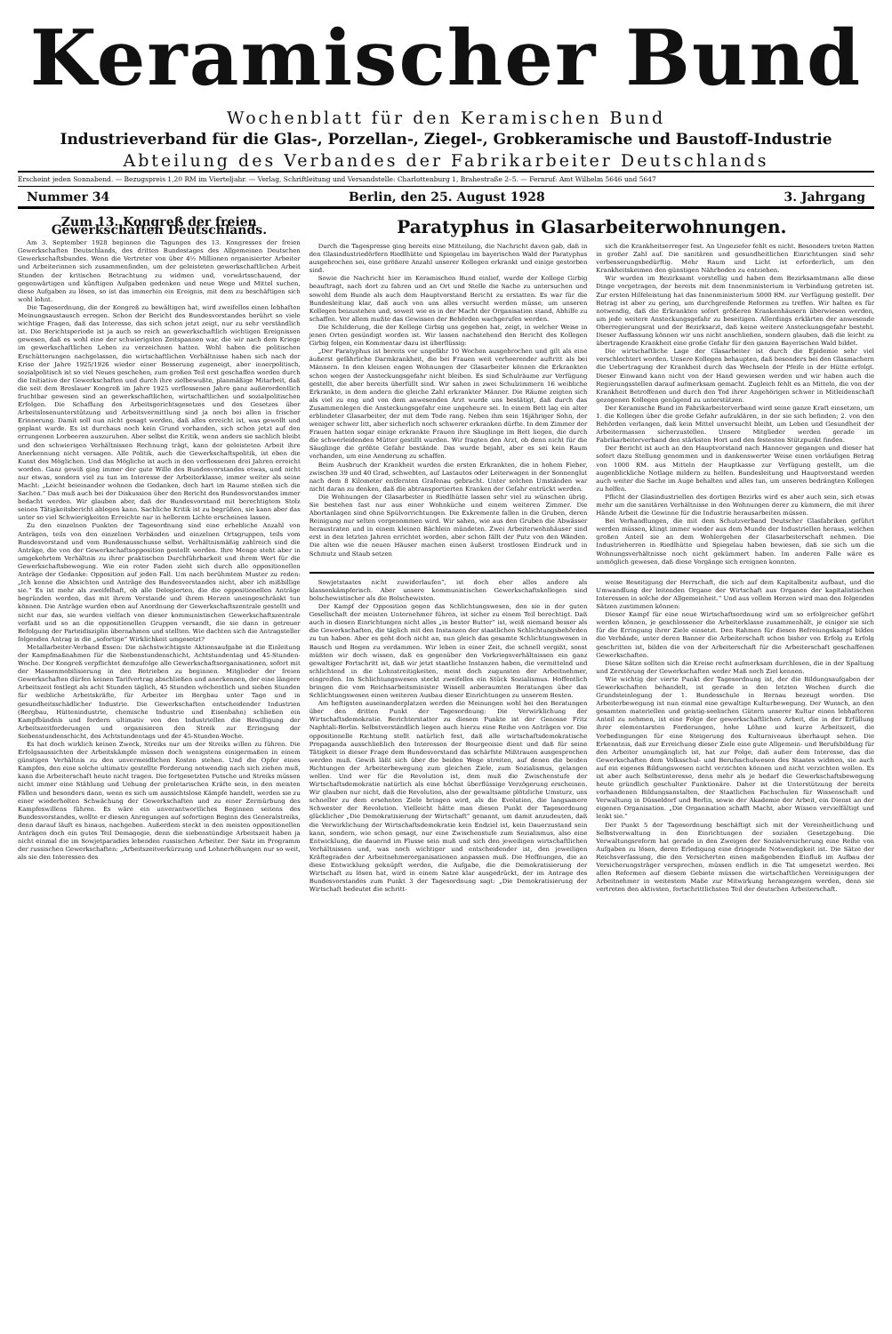Keramischer Bund
Wochenblatt für den Keramischen Bund
Industrieverband für die Glas-, Porzellan-, Ziegel-, Grobkeramische und Baustoff-Industrie
Abteilung des Verbandes der Fabrikarbeiter Deutschlands
Erscheint jeden Sonnabend. — Bezugspreis 1,20 RM im Vierteljahr. — Verlag, Schriftleitung und Versandstelle: Charlottenburg 1, Brahestraße 2–5. — Fernruf: Amt Wilhelm 5646 und 5647
Nummer 34 Berlin, den 25. August 1928 3. Jahrgang
Zum 13. Kongreß der freien Gewerkschaften Deutschlands.
Am 3. September 1928 beginnen die Tagungen des 13. Kongresses der freien Gewerkschaften Deutschlands, des dritten Bundestages des Allgemeinen Deutschen Gewerkschaftsbundes. Wenn die Vertreter von über 4½ Millionen organisierter Arbeiter und Arbeiterinnen sich zusammenfinden, um der geleisteten gewerkschaftlichen Arbeit Stunden der kritischen Betrachtung zu widmen und, vorwärtsschauend, der gegenwärtigen und künftigen Aufgaben gedenken und neue Wege und Mittel suchen, diese Aufgaben zu lösen, so ist das immerhin ein Ereignis, mit dem zu beschäftigen sich wohl lohnt.
Die Tagesordnung, die der Kongreß zu bewältigen hat, wird zweifellos einen lebhaften Meinungsaustausch erregen. Schon der Bericht des Bundesvorstandes berührt so viele wichtige Fragen, daß das Interesse, das sich schon jetzt zeigt, nur zu sehr verständlich ist. Die Berichtsperiode ist ja auch so reich an gewerkschaftlich wichtigen Ereignissen gewesen, daß es wohl eine der schwierigsten Zeitspannen war, die wir nach dem Kriege im gewerkschaftlichen Leben zu verzeichnen hatten. Wohl haben die politischen Erschütterungen nachgelassen, die wirtschaftlichen Verhältnisse haben sich nach der Krise der Jahre 1925/1926 wieder einer Besserung zugeneigt, aber innerpolitisch, sozialpolitisch ist so viel Neues geschehen, zum großen Teil erst geschaffen worden durch die Initiative der Gewerkschaften und durch ihre zielbewußte, planmäßige Mitarbeit, daß die seit dem Breslauer Kongreß im Jahre 1925 verflossenen Jahre ganz außerordentlich fruchtbar gewesen sind an gewerkschaftlichen, wirtschaftlichen und sozialpolitischen Erfolgen. Die Schaffung des Arbeitsgerichtsgesetzes und des Gesetzes über Arbeitslosenunterstützung und Arbeitsvermittlung sind ja noch bei allen in frischer Erinnerung. Damit soll nun nicht gesagt werden, daß alles erreicht ist, was gewollt und geplant wurde. Es ist durchaus noch kein Grund vorhanden, sich schon jetzt auf den errungenen Lorbeeren auszuruhen. Aber selbst die Kritik, wenn anders sie sachlich bleibt und den schwierigen Verhältnissen Rechnung trägt, kann der geleisteten Arbeit ihre Anerkennung nicht versagen. Alle Politik, auch die Gewerkschaftspolitik, ist eben die Kunst des Möglichen. Und das Mögliche ist auch in den verflossenen drei Jahren erreicht worden. Ganz gewiß ging immer der gute Wille des Bundesvorstandes etwas, und nicht nur etwas, sondern viel zu tun im Interesse der Arbeiterklasse, immer weiter als seine Macht: „Leicht beieinander wohnen die Gedanken, doch hart im Raume stoßen sich die Sachen.“ Das muß auch bei der Diskussion über den Bericht des Bundesvorstandes immer bedacht werden. Wir glauben aber, daß der Bundesvorstand mit berechtigtem Stolz seinen Tätigkeitsbericht ablegen kann. Sachliche Kritik ist zu begrüßen, sie kann aber das unter so viel Schwierigkeiten Erreichte nur in hellerem Lichte erscheinen lassen.
Zu den einzelnen Punkten der Tagesordnung sind eine erhebliche Anzahl von Anträgen, teils von den einzelnen Verbänden und einzelnen Ortsgruppen, teils vom Bundesvorstand und vom Bundesausschusse selbst. Verhältnismäßig zahlreich sind die Anträge, die von der Gewerkschaftsopposition gestellt werden. Ihre Menge steht aber in umgekehrtem Verhältnis zu ihrer praktischen Durchführbarkeit und ihrem Wert für die Gewerkschaftsbewegung. Wie ein roter Faden zieht sich durch alle oppositionellen Anträge der Gedanke: Opposition auf jeden Fall. Um nach berühmtem Muster zu reden: „Ich kenne die Absichten und Anträge des Bundesvorstandes nicht, aber ich mißbillige sie.“ Es ist mehr als zweifelhaft, ob alle Delegierten, die die oppositionellen Anträge begründen werden, das mit ihrem Verstande und ihrem Herzen uneingeschränkt tun können. Die Anträge wurden eben auf Anordnung der Gewerkschaftszentrale gestellt und nicht nur das, sie wurden vielfach von dieser kommunistischen Gewerkschaftszentrale verfaßt und so an die oppositionellen Gruppen versandt, die sie dann in getreuer Befolgung der Parteidisziplin übernahmen und stellten. Wie dachten sich die Antragsteller folgenden Antrag in die „sofortige“ Wirklichkeit umgesetzt?
Metallarbeiter-Verband Essen: Die nächstwichtigste Aktionsaufgabe ist die Einleitung der Kampfmaßnahmen für die Siebenstundenschicht, Achtstundentag und 45-Stunden-Woche. Der Kongreß verpflichtet demzufolge alle Gewerkschaftsorganisationen, sofort mit der Massenmobilisierung in den Betrieben zu beginnen. Mitglieder der freien Gewerkschaften dürfen keinen Tarifvertrag abschließen und anerkennen, der eine längere Arbeitszeit festlegt als acht Stunden täglich, 45 Stunden wöchentlich und sieben Stunden für weibliche Arbeitskräfte, für Arbeiter im Bergbau unter Tage und in gesundheitsschädlicher Industrie. Die Gewerkschaften entscheidender Industrien (Bergbau, Hüttenindustrie, chemische Industrie und Eisenbahn) schließen ein Kampfbündnis und fordern ultimativ von den Industriellen die Bewilligung der Arbeitszeitforderungen und organisieren den Streik zur Erringung der Siebenstundenschicht, des Achtstundentags und der 45-Stunden-Woche.
Es hat doch wirklich keinen Zweck, Streiks nur um der Streiks willen zu führen. Die Erfolgsaussichten der Arbeitskämpfe müssen doch wenigstens einigermaßen in einem günstigen Verhältnis zu den unvermeidlichen Kosten stehen. Und die Opfer eines Kampfes, den eine solche ultimativ gestellte Forderung notwendig nach sich ziehen muß, kann die Arbeiterschaft heute nicht tragen. Die fortgesetzten Putsche und Streiks müssen nicht immer eine Stählung und Uebung der proletarischen Kräfte sein, in den meisten Fällen und besonders dann, wenn es sich um aussichtslose Kämpfe handelt, werden sie zu einer wiederholten Schwächung der Gewerkschaften und zu einer Zermürbung des Kampfeswillens führen. Es wäre ein unverantwortliches Beginnen seitens des Bundesvorstandes, wollte er diesen Anregungen auf sofortigen Beginn des Generalstreiks, denn darauf läuft es hinaus, nachgeben. Außerdem steckt in den meisten oppositionellen Anträgen doch ein gutes Teil Demagogie, denn die siebenstündige Arbeitszeit haben ja nicht einmal die im Sowjetparadies lebenden russischen Arbeiter. Der Satz im Programm der russischen Gewerkschaften: „Arbeitszeitverkürzung und Lohnerhöhungen nur so weit, als sie den Interessen des
Paratyphus in Glasarbeiterwohnungen.
Durch die Tagespresse ging bereits eine Mitteilung, die Nachricht davon gab, daß in den Glasindustriedörfern Riedlhütte und Spiegelau im bayerischen Wald der Paratyphus ausgebrochen sei, eine größere Anzahl unserer Kollegen erkrankt und einige gestorben sind.
Sowie die Nachricht hier im Keramischen Bund einlief, wurde der Kollege Girbig beauftragt, nach dort zu fahren und an Ort und Stelle die Sache zu untersuchen und sowohl dem Bunde als auch dem Hauptvorstand Bericht zu erstatten. Es war für die Bundesleitung klar, daß auch von uns alles versucht werden müsse, um unseren Kollegen beizustehen und, soweit wie es in der Macht der Organisation stand, Abhilfe zu schaffen. Vor allem mußte das Gewissen der Behörden wachgerufen werden.
Die Schilderung, die der Kollege Girbig uns gegeben hat, zeigt, in welcher Weise in jenen Orten gesündigt worden ist. Wir lassen nachstehend den Bericht des Kollegen Girbig folgen, ein Kommentar dazu ist überflüssig:
„Der Paratyphus ist bereits vor ungefähr 10 Wochen ausgebrochen und gilt als eine äußerst gefährliche Darmkrankheit, die bei Frauen weit verheerender auftritt als bei Männern. In den kleinen engen Wohnungen der Glasarbeiter können die Erkrankten schon wegen der Ansteckungsgefahr nicht bleiben. Es sind Schulräume zur Verfügung gestellt, die aber bereits überfüllt sind. Wir sahen in zwei Schulzimmern 16 weibliche Erkrankte, in dem andern die gleiche Zahl erkrankter Männer. Die Räume zeigten sich als viel zu eng und von dem anwesenden Arzt wurde uns bestätigt, daß durch das Zusammenlegen die Ansteckungsgefahr eine ungeheure sei. In einem Bett lag ein alter erblindeter Glasarbeiter, der mit dem Tode rang. Neben ihm sein 16jähriger Sohn, der weniger schwer litt, aber sicherlich noch schwerer erkranken dürfte. In dem Zimmer der Frauen hatten sogar einige erkrankte Frauen ihre Säuglinge im Bett liegen, die durch die schwerleidenden Mütter gestillt wurden. Wir fragten den Arzt, ob denn nicht für die Säuglinge die größte Gefahr bestände. Das wurde bejaht, aber es sei kein Raum vorhanden, um eine Aenderung zu schaffen.
Beim Ausbruch der Krankheit wurden die ersten Erkrankten, die in hohem Fieber, zwischen 39 und 40 Grad, schwebten, auf Lastautos oder Leiterwagen in der Sonnenglut nach dem 8 Kilometer entfernten Grafenau gebracht. Unter solchen Umständen war nicht daran zu denken, daß die abtransportierten Kranken der Gefahr entrückt werden.
Die Wohnungen der Glasarbeiter in Riedlhütte lassen sehr viel zu wünschen übrig. Sie bestehen fast nur aus einer Wohnküche und einem weiteren Zimmer. Die Abortanlagen sind ohne Spülvorrichtungen. Die Exkremente fallen in die Gruben, deren Reinigung nur selten vorgenommen wird. Wir sahen, wie aus den Gruben die Abwässer heraustraten und in einem kleinen Bächlein mündeten. Zwei Arbeiterwohnhäuser sind erst in den letzten Jahren errichtet worden, aber schon fällt der Putz von den Wänden. Die alten wie die neuen Häuser machen einen äußerst trostlosen Eindruck und in Schmutz und Staub setzen
sich die Krankheitserreger fest. An Ungeziefer fehlt es nicht. Besonders treten Ratten in großer Zahl auf. Die sanitären und gesundheitlichen Einrichtungen sind sehr verbesserungsbedürftig. Mehr Raum und Licht ist erforderlich, um den Krankheitskeimen den günstigen Nährboden zu entziehen.
Wir wurden im Bezirksamt vorstellig und haben dem Bezirksamtmann alle diese Dinge vorgetragen, der bereits mit dem Innenministerium in Verbindung getreten ist. Zur ersten Hilfeleistung hat das Innenministerium 5000 RM. zur Verfügung gestellt. Der Betrag ist aber zu gering, um durchgreifende Reformen zu treffen. Wir halten es für notwendig, daß die Erkrankten sofort größeren Krankenhäusern überwiesen werden, um jede weitere Ansteckungsgefahr zu beseitigen. Allerdings erklärten der anwesende Oberregierungsrat und der Bezirksarzt, daß keine weitere Ansteckungsgefahr besteht. Dieser Auffassung können wir uns nicht anschließen, sondern glauben, daß die leicht zu übertragende Krankheit eine große Gefahr für den ganzen Bayerischen Wald bildet.
Die wirtschaftliche Lage der Glasarbeiter ist durch die Epidemie sehr viel verschlechtert worden. Unsere Kollegen behaupten, daß besonders bei den Glasmachern die Uebertragung der Krankheit durch das Wechseln der Pfeife in der Hütte erfolgt. Dieser Einwand kann nicht von der Hand gewiesen werden und wir haben auch die Regierungsstellen darauf aufmerksam gemacht. Zugleich fehlt es an Mitteln, die von der Krankheit Betroffenen und durch den Tod ihrer Angehörigen schwer in Mitleidenschaft gezogenen Kollegen genügend zu unterstützen.
Der Keramische Bund im Fabrikarbeiterverband wird seine ganze Kraft einsetzen, um 1. die Kollegen über die große Gefahr aufzuklären, in der sie sich befinden; 2. von den Behörden verlangen, daß kein Mittel unversucht bleibt, um Leben und Gesundheit der Arbeitermassen sicherzustellen. Unsere Mitglieder werden gerade im Fabrikarbeiterverband den stärksten Hort und den festesten Stützpunkt finden.
Der Bericht ist auch an den Hauptvorstand nach Hannover gegangen und dieser hat sofort dazu Stellung genommen und in dankenswerter Weise einen vorläufigen Betrag von 1000 RM. aus Mitteln der Hauptkasse zur Verfügung gestellt, um die augenblickliche Notlage mildern zu helfen. Bundesleitung und Hauptvorstand werden auch weiter die Sache im Auge behalten und alles tun, um unseren bedrängten Kollegen zu helfen.
Pflicht der Glasindustriellen des dortigen Bezirks wird es aber auch sein, sich etwas mehr um die sanitären Verhältnisse in den Wohnungen derer zu kümmern, die mit ihrer Hände Arbeit die Gewinne für die Industrie herausarbeiten müssen.
Bei Verhandlungen, die mit dem Schutzverband Deutscher Glasfabriken geführt werden müssen, klingt immer wieder aus dem Munde der Industriellen heraus, welchen großen Anteil sie an dem Wohlergehen der Glasarbeiterschaft nehmen. Die Industrieherren in Riedlhütte und Spiegelau haben bewiesen, daß sie sich um die Wohnungsverhältnisse noch nicht gekümmert haben. Im anderen Falle wäre es unmöglich gewesen, daß diese Vorgänge sich ereignen konnten.
Sowjetstaates nicht zuwiderlaufen“, ist doch eher alles andere als klassenkämpferisch. Aber unsere kommunistischen Gewerkschaftskollegen sind bolschewistischer als die Bolschewisten.
Der Kampf der Opposition gegen das Schlichtungswesen, den sie in der guten Gesellschaft der meisten Unternehmer führen, ist sicher zu einem Teil berechtigt. Daß auch in diesen Einrichtungen nicht alles „in bester Butter“ ist, weiß niemand besser als die Gewerkschaften, die täglich mit den Instanzen der staatlichen Schlichtungsbehörden zu tun haben. Aber es geht doch nicht an, nun gleich das gesamte Schlichtungswesen in Bausch und Bogen zu verdammen. Wir leben in einer Zeit, die schnell vergißt, sonst müßten wir doch wissen, daß es gegenüber den Vorkriegsverhältnissen ein ganz gewaltiger Fortschritt ist, daß wir jetzt staatliche Instanzen haben, die vermittelnd und schlichtend in die Lohnstreitigkeiten, meist doch zugunsten der Arbeitnehmer, eingreifen. Im Schlichtungswesen steckt zweifellos ein Stück Sozialismus. Hoffentlich bringen die vom Reichsarbeitsminister Wissell anberaumten Beratungen über das Schlichtungswesen einen weiteren Ausbau dieser Einrichtungen zu unserem Besten.
Am heftigsten auseinanderplatzen werden die Meinungen wohl bei den Beratungen über den dritten Punkt der Tagesordnung: Die Verwirklichung der Wirtschaftsdemokratie. Berichterstatter zu diesem Punkte ist der Genosse Fritz Naphtali-Berlin. Selbstverständlich liegen auch hierzu eine Reihe von Anträgen vor. Die oppositionelle Richtung stellt natürlich fest, daß alle wirtschaftsdemokratische Propaganda ausschließlich den Interessen der Bourgeoisie dient und daß für seine Tätigkeit in dieser Frage dem Bundesvorstand das schärfste Mißtrauen ausgesprochen werden muß. Gewiß läßt sich über die beiden Wege streiten, auf denen die beiden Richtungen der Arbeiterbewegung zum gleichen Ziele, zum Sozialismus, gelangen wollen. Und wer für die Revolution ist, dem muß die Zwischenstufe der Wirtschaftsdemokratie natürlich als eine höchst überflüssige Verzögerung erscheinen. Wir glauben nur nicht, daß die Revolution, also der gewaltsame plötzliche Umsturz, uns schneller zu dem ersehnten Ziele bringen wird, als die Evolution, die langsamere Schwester der Revolution. Vielleicht hätte man diesen Punkt der Tagesordnung glücklicher „Die Demokratisierung der Wirtschaft“ genannt, um damit anzudeuten, daß die Verwirklichung der Wirtschaftsdemokratie kein Endziel ist, kein Dauerzustand sein kann, sondern, wie schon gesagt, nur eine Zwischenstufe zum Sozialismus, also eine Entwicklung, die dauernd im Flusse sein muß und sich den jeweiligen wirtschaftlichen Verhältnissen und, was noch wichtiger und entscheidender ist, den jeweiligen Kräftegraden der Arbeitnehmerorganisationen anpassen muß. Die Hoffnungen, die an diese Entwicklung geknüpft werden, die Aufgabe, die die Demokratisierung der Wirtschaft zu lösen hat, wird in einem Satze klar ausgedrückt, der im Antrage des Bundesvorstandes zum Punkt 3 der Tagesordnung sagt: „Die Demokratisierung der Wirtschaft bedeutet die schritt-
weise Beseitigung der Herrschaft, die sich auf dem Kapitalbesitz aufbaut, und die Umwandlung der leitenden Organe der Wirtschaft aus Organen der kapitalistischen Interessen in solche der Allgemeinheit.“ Und aus vollem Herzen wird man den folgenden Sätzen zustimmen können:
Dieser Kampf für eine neue Wirtschaftsordnung wird um so erfolgreicher geführt werden können, je geschlossener die Arbeiterklasse zusammenhält, je einiger sie sich für die Erringung ihrer Ziele einsetzt. Den Rahmen für diesen Befreiungskampf bilden die Verbände, unter deren Banner die Arbeiterschaft schon bisher von Erfolg zu Erfolg geschritten ist, bilden die von der Arbeiterschaft für die Arbeiterschaft geschaffenen Gewerkschaften.
Diese Sätze sollten sich die Kreise recht aufmerksam durchlesen, die in der Spaltung und Zerstörung der Gewerkschaften weder Maß noch Ziel kennen.
Wie wichtig der vierte Punkt der Tagesordnung ist, der die Bildungsaufgaben der Gewerkschaften behandelt, ist gerade in den letzten Wochen durch die Grundsteinlegung der 1. Bundesschule in Bernau bezeugt worden. Die Arbeiterbewegung ist nun einmal eine gewaltige Kulturbewegung. Der Wunsch, an den gesamten materiellen und geistig-seelischen Gütern unserer Kultur einen lebhafteren Anteil zu nehmen, ist eine Folge der gewerkschaftlichen Arbeit, die in der Erfüllung ihrer elementarsten Forderungen, hohe Löhne und kurze Arbeitszeit, die Vorbedingungen für eine Steigerung des Kulturniveaus überhaupt sehen. Die Erkenntnis, daß zur Erreichung dieser Ziele eine gute Allgemein- und Berufsbildung für den Arbeiter unumgänglich ist, hat zur Folge, daß außer dem Interesse, das die Gewerkschaften dem Volksschul- und Berufsschulwesen des Staates widmen, sie auch auf ein eigenes Bildungswesen nicht verzichten können und nicht verzichten wollen. Es ist aber auch Selbstinteresse, denn mehr als je bedarf die Gewerkschaftsbewegung heute gründlich geschulter Funktionäre. Daher ist die Unterstützung der bereits vorhandenen Bildungsanstalten, der Staatlichen Fachschulen für Wissenschaft und Verwaltung in Düsseldorf und Berlin, sowie der Akademie der Arbeit, ein Dienst an der eigenen Organisation. „Die Organisation schafft Macht, aber Wissen vervielfältigt und lenkt sie.“
Der Punkt 5 der Tagesordnung beschäftigt sich mit der Vereinheitlichung und Selbstverwaltung in den Einrichtungen der sozialen Gesetzgebung. Die Verwaltungsreform hat gerade in den Zweigen der Sozialversicherung eine Reihe von Aufgaben zu lösen, deren Erledigung eine dringende Notwendigkeit ist. Die Sätze der Reichsverfassung, die den Versicherten einen maßgebenden Einfluß im Aufbau der Versicherungsträger versprechen, müssen endlich in die Tat umgesetzt werden. Bei allen Reformen auf diesem Gebiete müssen die wirtschaftlichen Vereinigungen der Arbeitnehmer in weitestem Maße zur Mitwirkung herangezogen werden, denn sie vertreten den aktivsten, fortschrittlichsten Teil der deutschen Arbeiterschaft.